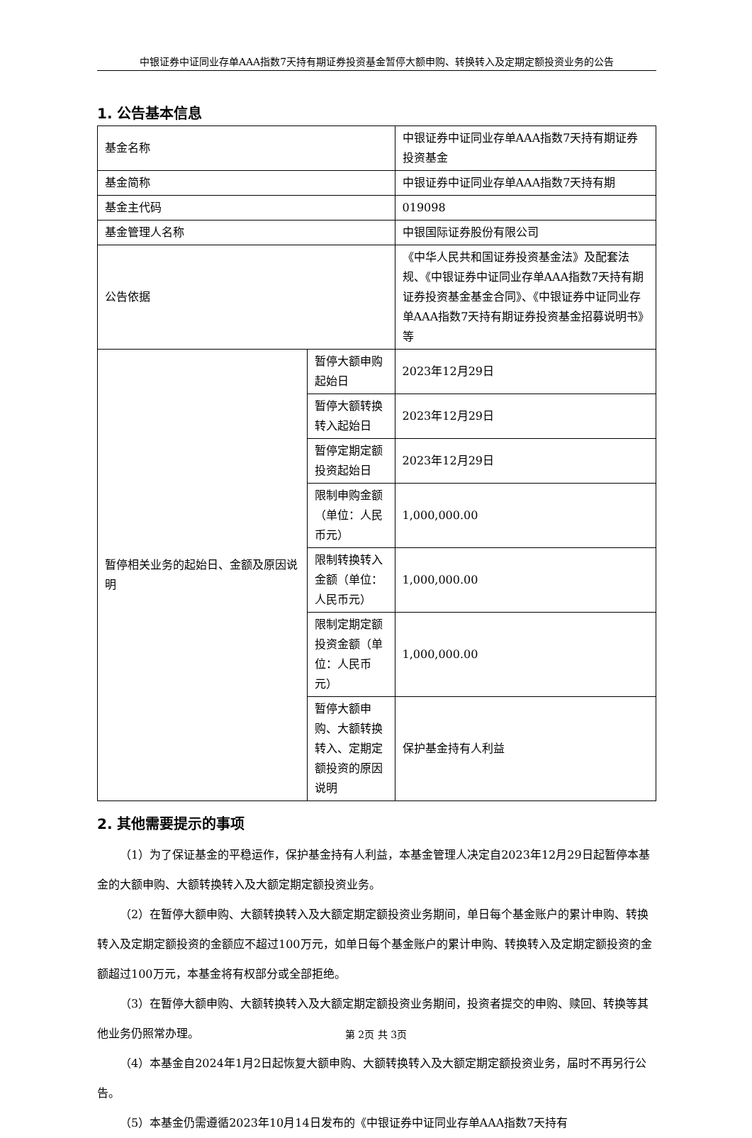中银证券中证同业存单AAA指数7天持有期证券投资基金暂停大额申购、转换转入及定期定额投资业务的公告
1. 公告基本信息
| 基金名称 | | 中银证券中证同业存单AAA指数7天持有期证券投资基金 |
| 基金简称 | | 中银证券中证同业存单AAA指数7天持有期 |
| 基金主代码 | | 019098 |
| 基金管理人名称 | | 中银国际证券股份有限公司 |
| 公告依据 | | 《中华人民共和国证券投资基金法》及配套法规、《中银证券中证同业存单AAA指数7天持有期证券投资基金基金合同》、《中银证券中证同业存单AAA指数7天持有期证券投资基金招募说明书》等 |
| 暂停相关业务的起始日、金额及原因说明 | 暂停大额申购起始日 | 2023年12月29日 |
| | 暂停大额转换转入起始日 | 2023年12月29日 |
| | 暂停定期定额投资起始日 | 2023年12月29日 |
| | 限制申购金额（单位：人民币元） | 1,000,000.00 |
| | 限制转换转入金额（单位：人民币元） | 1,000,000.00 |
| | 限制定期定额投资金额（单位：人民币元） | 1,000,000.00 |
| | 暂停大额申购、大额转换转入、定期定额投资的原因说明 | 保护基金持有人利益 |
2. 其他需要提示的事项
（1）为了保证基金的平稳运作，保护基金持有人利益，本基金管理人决定自2023年12月29日起暂停本基金的大额申购、大额转换转入及大额定期定额投资业务。
（2）在暂停大额申购、大额转换转入及大额定期定额投资业务期间，单日每个基金账户的累计申购、转换转入及定期定额投资的金额应不超过100万元，如单日每个基金账户的累计申购、转换转入及定期定额投资的金额超过100万元，本基金将有权部分或全部拒绝。
（3）在暂停大额申购、大额转换转入及大额定期定额投资业务期间，投资者提交的申购、赎回、转换等其他业务仍照常办理。
（4）本基金自2024年1月2日起恢复大额申购、大额转换转入及大额定期定额投资业务，届时不再另行公告。
（5）本基金仍需遵循2023年10月14日发布的《中银证券中证同业存单AAA指数7天持有
第 2页 共 3页